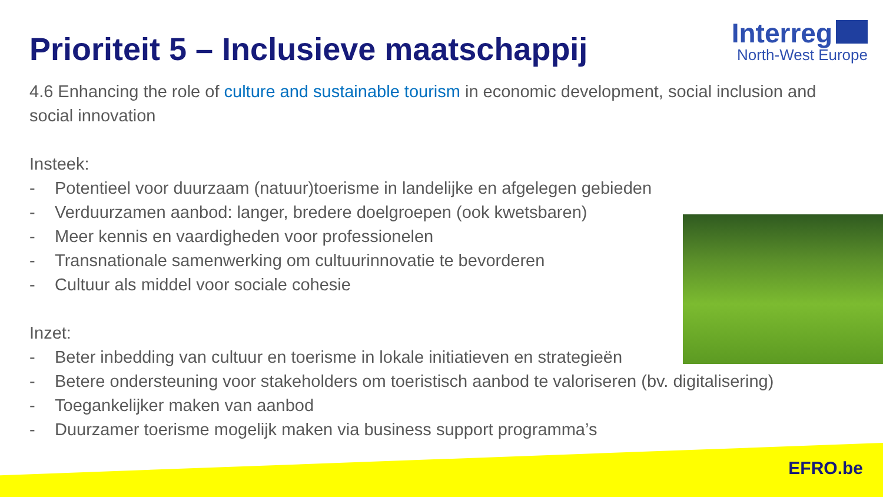Prioriteit 5 – Inclusieve maatschappij
Interreg
North-West Europe
4.6 Enhancing the role of culture and sustainable tourism in economic development, social inclusion and social innovation
Insteek:
- Potentieel voor duurzaam (natuur)toerisme in landelijke en afgelegen gebieden
- Verduurzamen aanbod: langer, bredere doelgroepen (ook kwetsbaren)
- Meer kennis en vaardigheden voor professionelen
- Transnationale samenwerking om cultuurinnovatie te bevorderen
- Cultuur als middel voor sociale cohesie
Inzet:
- Beter inbedding van cultuur en toerisme in lokale initiatieven en strategieën
- Betere ondersteuning voor stakeholders om toeristisch aanbod te valoriseren (bv. digitalisering)
- Toegankelijker maken van aanbod
- Duurzamer toerisme mogelijk maken via business support programma’s
EFRO.be